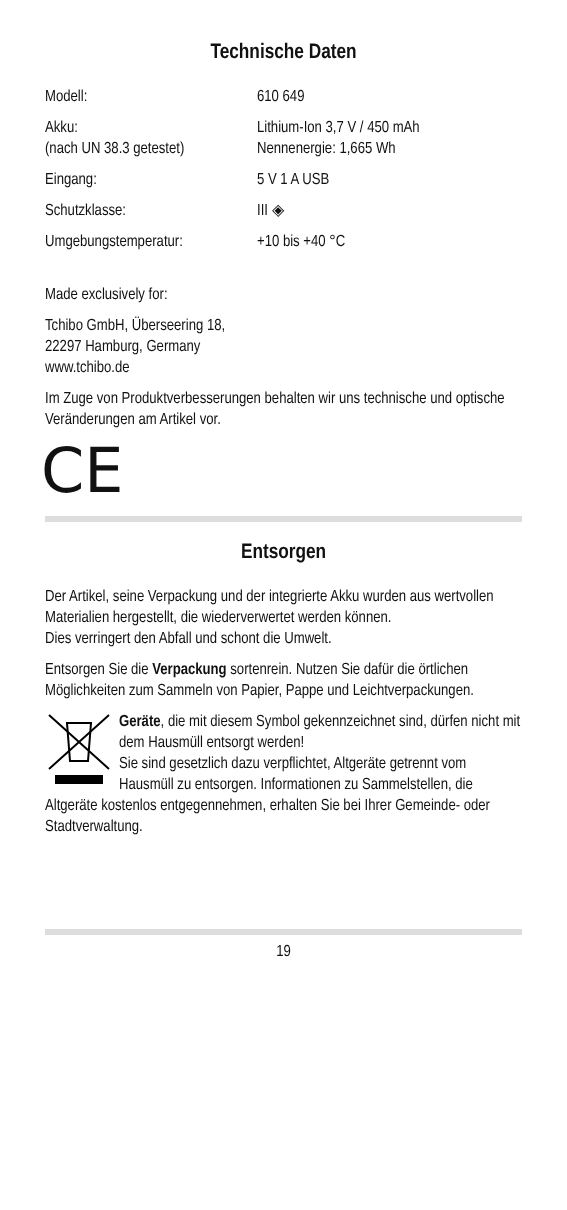Technische Daten
| Modell: | 610 649 |
| Akku: (nach UN 38.3 getestet) | Lithium-Ion 3,7 V / 450 mAh Nennenergie: 1,665 Wh |
| Eingang: | 5 V 1 A USB |
| Schutzklasse: | III ◈ |
| Umgebungstemperatur: | +10 bis +40 °C |
Made exclusively for:
Tchibo GmbH, Überseering 18,
22297 Hamburg, Germany
www.tchibo.de
Im Zuge von Produktverbesserungen behalten wir uns technische und optische Veränderungen am Artikel vor.
CE
Entsorgen
Der Artikel, seine Verpackung und der integrierte Akku wurden aus wertvollen Materialien hergestellt, die wieder­verwertet werden können.
Dies verringert den Abfall und schont die Umwelt.
Entsorgen Sie die Verpackung sortenrein. Nutzen Sie dafür die örtlichen Möglichkeiten zum Sammeln von Papier, Pappe und Leichtverpackungen.
Geräte, die mit diesem Symbol gekennzeichnet sind, dürfen nicht mit dem Hausmüll entsorgt werden!
Sie sind gesetzlich dazu verpflichtet, Altgeräte getrennt vom Hausmüll zu entsorgen. Informationen zu Sammelstellen, die Altgeräte kostenlos entgegennehmen, erhalten Sie bei Ihrer Gemeinde- oder Stadtverwaltung.
19